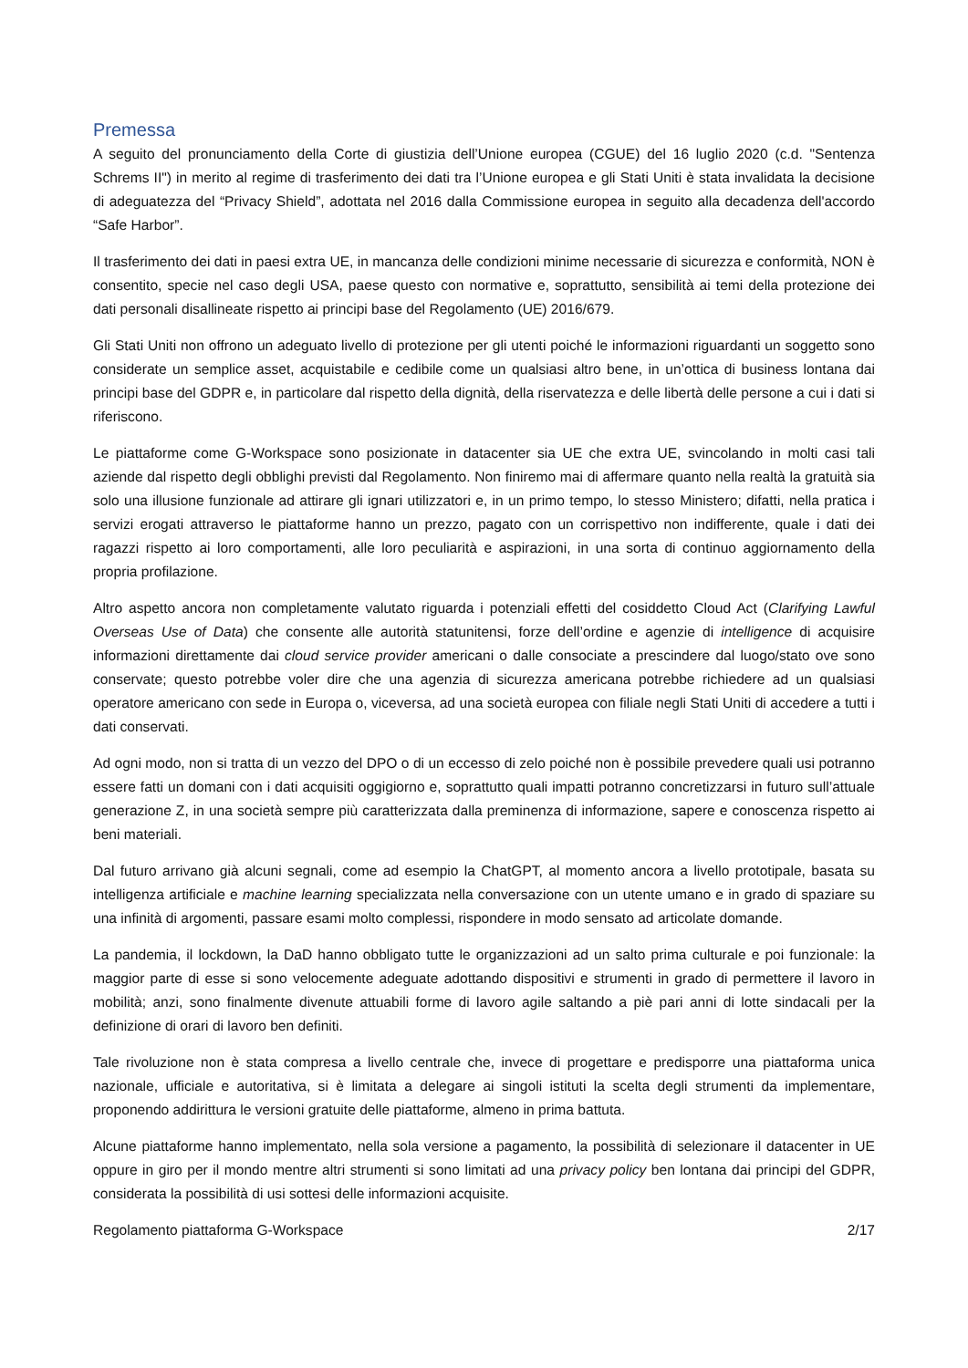Premessa
A seguito del pronunciamento della Corte di giustizia dell’Unione europea (CGUE) del 16 luglio 2020 (c.d. "Sentenza Schrems II") in merito al regime di trasferimento dei dati tra l’Unione europea e gli Stati Uniti è stata invalidata la decisione di adeguatezza del “Privacy Shield”, adottata nel 2016 dalla Commissione europea in seguito alla decadenza dell'accordo “Safe Harbor”.
Il trasferimento dei dati in paesi extra UE, in mancanza delle condizioni minime necessarie di sicurezza e conformità, NON è consentito, specie nel caso degli USA, paese questo con normative e, soprattutto, sensibilità ai temi della protezione dei dati personali disallineate rispetto ai principi base del Regolamento (UE) 2016/679.
Gli Stati Uniti non offrono un adeguato livello di protezione per gli utenti poiché le informazioni riguardanti un soggetto sono considerate un semplice asset, acquistabile e cedibile come un qualsiasi altro bene, in un’ottica di business lontana dai principi base del GDPR e, in particolare dal rispetto della dignità, della riservatezza e delle libertà delle persone a cui i dati si riferiscono.
Le piattaforme come G-Workspace sono posizionate in datacenter sia UE che extra UE, svincolando in molti casi tali aziende dal rispetto degli obblighi previsti dal Regolamento. Non finiremo mai di affermare quanto nella realtà la gratuità sia solo una illusione funzionale ad attirare gli ignari utilizzatori e, in un primo tempo, lo stesso Ministero; difatti, nella pratica i servizi erogati attraverso le piattaforme hanno un prezzo, pagato con un corrispettivo non indifferente, quale i dati dei ragazzi rispetto ai loro comportamenti, alle loro peculiarità e aspirazioni, in una sorta di continuo aggiornamento della propria profilazione.
Altro aspetto ancora non completamente valutato riguarda i potenziali effetti del cosiddetto Cloud Act (Clarifying Lawful Overseas Use of Data) che consente alle autorità statunitensi, forze dell’ordine e agenzie di intelligence di acquisire informazioni direttamente dai cloud service provider americani o dalle consociate a prescindere dal luogo/stato ove sono conservate; questo potrebbe voler dire che una agenzia di sicurezza americana potrebbe richiedere ad un qualsiasi operatore americano con sede in Europa o, viceversa, ad una società europea con filiale negli Stati Uniti di accedere a tutti i dati conservati.
Ad ogni modo, non si tratta di un vezzo del DPO o di un eccesso di zelo poiché non è possibile prevedere quali usi potranno essere fatti un domani con i dati acquisiti oggigiorno e, soprattutto quali impatti potranno concretizzarsi in futuro sull’attuale generazione Z, in una società sempre più caratterizzata dalla preminenza di informazione, sapere e conoscenza rispetto ai beni materiali.
Dal futuro arrivano già alcuni segnali, come ad esempio la ChatGPT, al momento ancora a livello prototipale, basata su intelligenza artificiale e machine learning specializzata nella conversazione con un utente umano e in grado di spaziare su una infinità di argomenti, passare esami molto complessi, rispondere in modo sensato ad articolate domande.
La pandemia, il lockdown, la DaD hanno obbligato tutte le organizzazioni ad un salto prima culturale e poi funzionale: la maggior parte di esse si sono velocemente adeguate adottando dispositivi e strumenti in grado di permettere il lavoro in mobilità; anzi, sono finalmente divenute attuabili forme di lavoro agile saltando a piè pari anni di lotte sindacali per la definizione di orari di lavoro ben definiti.
Tale rivoluzione non è stata compresa a livello centrale che, invece di progettare e predisporre una piattaforma unica nazionale, ufficiale e autoritativa, si è limitata a delegare ai singoli istituti la scelta degli strumenti da implementare, proponendo addirittura le versioni gratuite delle piattaforme, almeno in prima battuta.
Alcune piattaforme hanno implementato, nella sola versione a pagamento, la possibilità di selezionare il datacenter in UE oppure in giro per il mondo mentre altri strumenti si sono limitati ad una privacy policy ben lontana dai principi del GDPR, considerata la possibilità di usi sottesi delle informazioni acquisite.
Regolamento piattaforma G-Workspace 2/17